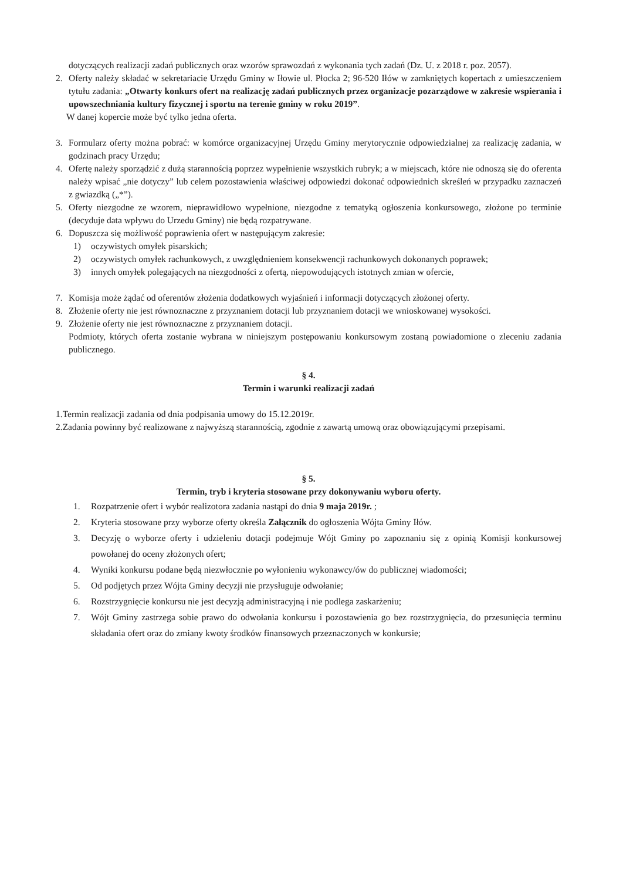dotyczących realizacji zadań publicznych oraz wzorów sprawozdań z wykonania tych zadań (Dz. U. z 2018 r. poz. 2057).
2. Oferty należy składać w sekretariacie Urzędu Gminy w Iłowie ul. Płocka 2; 96-520 Iłów w zamkniętych kopertach z umieszczeniem tytułu zadania: „Otwarty konkurs ofert na realizację zadań publicznych przez organizacje pozarządowe w zakresie wspierania i upowszechniania kultury fizycznej i sportu na terenie gminy w roku 2019”.
W danej kopercie może być tylko jedna oferta.
3. Formularz oferty można pobrać: w komórce organizacyjnej Urzędu Gminy merytorycznie odpowiedzialnej za realizację zadania, w godzinach pracy Urzędu;
4. Ofertę należy sporządzić z dużą starannością poprzez wypełnienie wszystkich rubryk; a w miejscach, które nie odnoszą się do oferenta należy wpisać „nie dotyczy” lub celem pozostawienia właściwej odpowiedzi dokonać odpowiednich skreśleń w przypadku zaznaczeń z gwiazdką („*”).
5. Oferty niezgodne ze wzorem, nieprawidłowo wypełnione, niezgodne z tematyką ogłoszenia konkursowego, złożone po terminie (decyduje data wpływu do Urzedu Gminy) nie będą rozpatrywane.
6. Dopuszcza się możliwość poprawienia ofert w następującym zakresie:
1) oczywistych omyłek pisarskich;
2) oczywistych omyłek rachunkowych, z uwzględnieniem konsekwencji rachunkowych dokonanych poprawek;
3) innych omyłek polegających na niezgodności z ofertą, niepowodujących istotnych zmian w ofercie,
7. Komisja może żądać od oferentów złożenia dodatkowych wyjaśnień i informacji dotyczących złożonej oferty.
8. Złożenie oferty nie jest równoznaczne z przyznaniem dotacji lub przyznaniem dotacji we wnioskowanej wysokości.
9. Złożenie oferty nie jest równoznaczne z przyznaniem dotacji.
Podmioty, których oferta zostanie wybrana w niniejszym postępowaniu konkursowym zostaną powiadomione o zleceniu zadania publicznego.
§ 4.
Termin i warunki realizacji zadań
1.Termin realizacji zadania od dnia podpisania umowy do 15.12.2019r.
2.Zadania powinny być realizowane z najwyższą starannością, zgodnie z zawartą umową oraz obowiązującymi przepisami.
§ 5.
Termin, tryb i kryteria stosowane przy dokonywaniu wyboru oferty.
1. Rozpatrzenie ofert i wybór realizotora zadania nastąpi do dnia 9 maja 2019r. ;
2. Kryteria stosowane przy wyborze oferty określa Załącznik do ogłoszenia Wójta Gminy Iłów.
3. Decyzję o wyborze oferty i udzieleniu dotacji podejmuje Wójt Gminy po zapoznaniu się z opinią Komisji konkursowej powołanej do oceny złożonych ofert;
4. Wyniki konkursu podane będą niezwłocznie po wyłonieniu wykonawcy/ów do publicznej wiadomości;
5. Od podjętych przez Wójta Gminy decyzji nie przysługuje odwołanie;
6. Rozstrzygnięcie konkursu nie jest decyzją administracyjną i nie podlega zaskarżeniu;
7. Wójt Gminy zastrzega sobie prawo do odwołania konkursu i pozostawienia go bez rozstrzygnięcia, do przesunięcia terminu składania ofert oraz do zmiany kwoty środków finansowych przeznaczonych w konkursie;